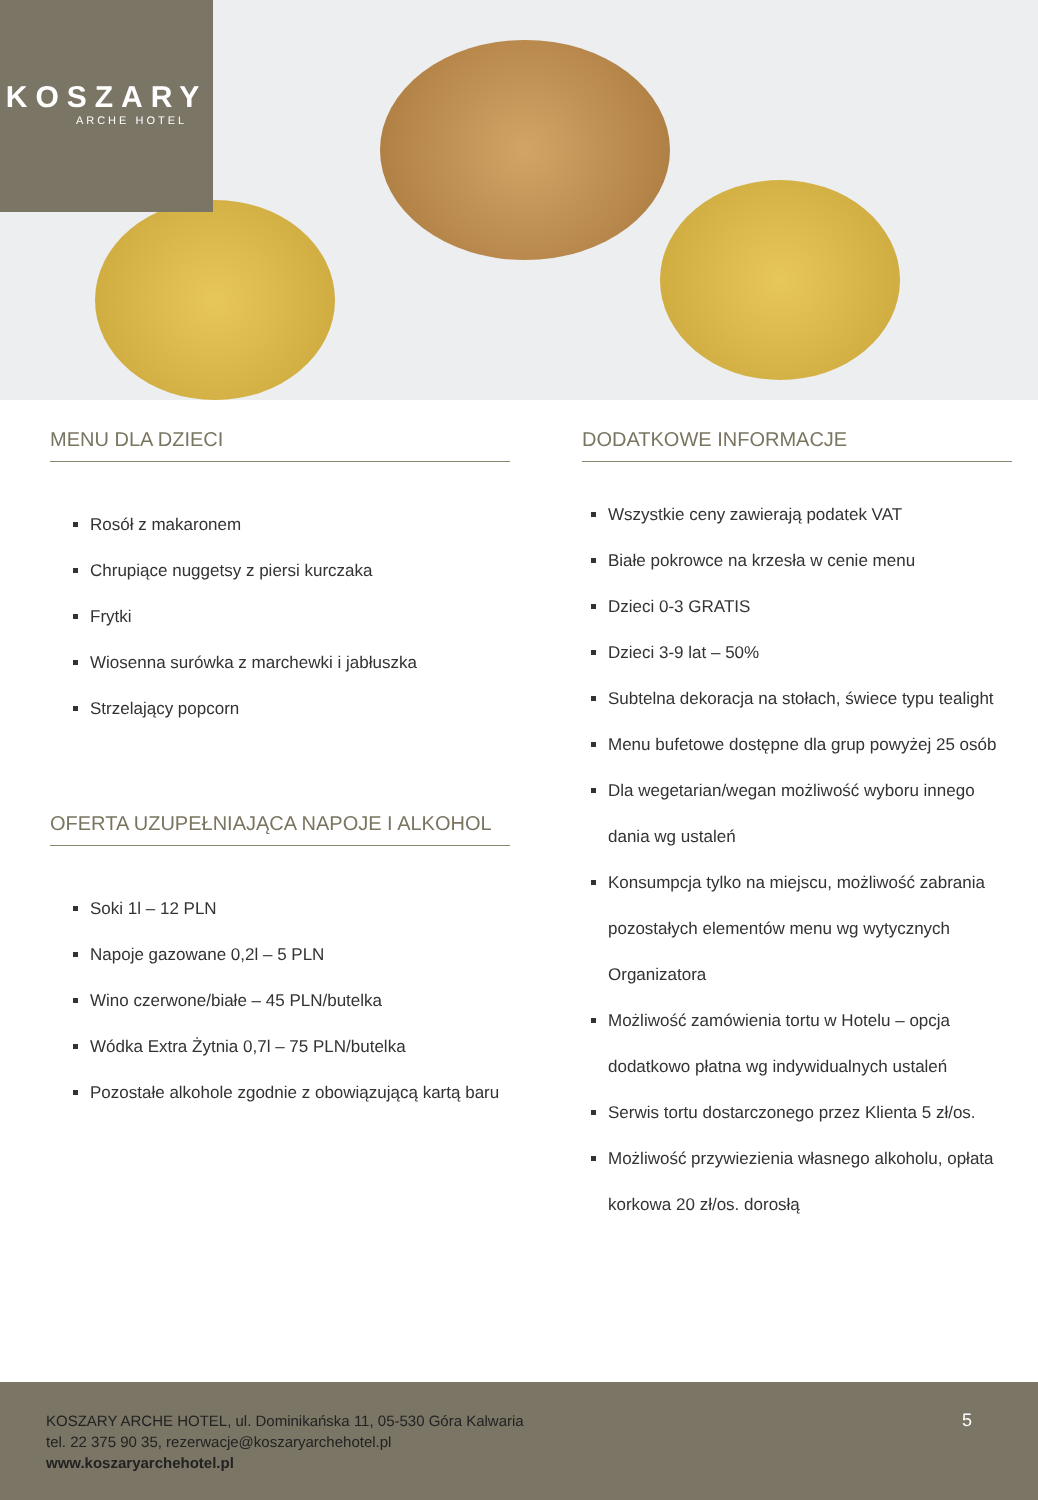KOSZARY
ARCHE HOTEL
MENU DLA DZIECI
Rosół z makaronem
Chrupiące nuggetsy z piersi kurczaka
Frytki
Wiosenna surówka z marchewki i jabłuszka
Strzelający popcorn
OFERTA UZUPEŁNIAJĄCA NAPOJE I ALKOHOL
Soki 1l – 12 PLN
Napoje gazowane 0,2l – 5 PLN
Wino czerwone/białe – 45 PLN/butelka
Wódka Extra Żytnia 0,7l – 75 PLN/butelka
Pozostałe alkohole zgodnie z obowiązującą kartą baru
DODATKOWE INFORMACJE
Wszystkie ceny zawierają podatek VAT
Białe pokrowce na krzesła w cenie menu
Dzieci 0-3 GRATIS
Dzieci 3-9 lat – 50%
Subtelna dekoracja na stołach, świece typu tealight
Menu bufetowe dostępne dla grup powyżej 25 osób
Dla wegetarian/wegan możliwość wyboru innego dania wg ustaleń
Konsumpcja tylko na miejscu, możliwość zabrania pozostałych elementów menu wg wytycznych Organizatora
Możliwość zamówienia tortu w Hotelu – opcja dodatkowo płatna wg indywidualnych ustaleń
Serwis tortu dostarczonego przez Klienta 5 zł/os.
Możliwość przywiezienia własnego alkoholu, opłata korkowa 20 zł/os. dorosłą
KOSZARY ARCHE HOTEL, ul. Dominikańska 11, 05-530 Góra Kalwaria
tel. 22 375 90 35, rezerwacje@koszaryarchehotel.pl
www.koszaryarchehotel.pl
5